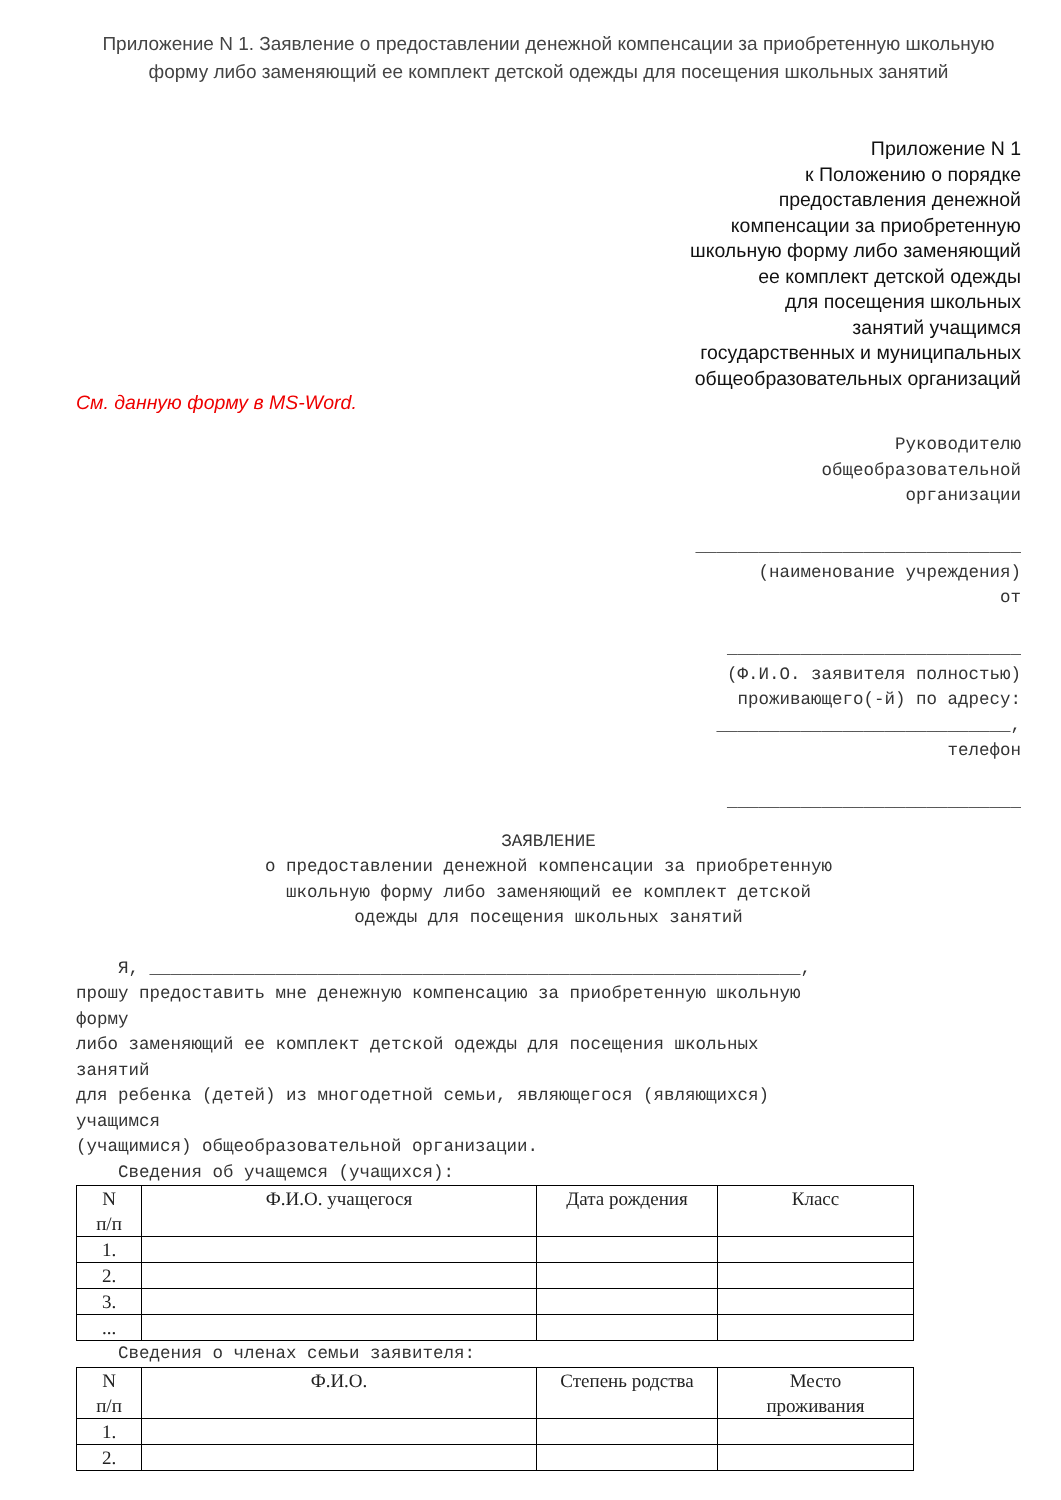Приложение N 1. Заявление о предоставлении денежной компенсации за приобретенную школьную форму либо заменяющий ее комплект детской одежды для посещения школьных занятий
Приложение N 1
к Положению о порядке
предоставления денежной
компенсации за приобретенную
школьную форму либо заменяющий
ее комплект детской одежды
для посещения школьных
занятий учащимся
государственных и муниципальных
общеобразовательных организаций
См. данную форму в MS-Word.
Руководителю
общеобразовательной
организации
_______________________________
(наименование учреждения)
от
____________________________
(Ф.И.О. заявителя полностью)
проживающего(-й) по адресу:
____________________________,
телефон
____________________________
ЗАЯВЛЕНИЕ
о предоставлении денежной компенсации за приобретенную
школьную форму либо заменяющий ее комплект детской
одежды для посещения школьных занятий
Я, ______________________________________________________________,
прошу предоставить мне денежную компенсацию за приобретенную школьную
форму
либо заменяющий ее комплект детской одежды для посещения школьных
занятий
для ребенка (детей) из многодетной семьи, являющегося (являющихся)
учащимся
(учащимися) общеобразовательной организации.
Сведения об учащемся (учащихся):
| N п/п | Ф.И.О. учащегося | Дата рождения | Класс |
| --- | --- | --- | --- |
| 1. | | | |
| 2. | | | |
| 3. | | | |
| ... | | | |
Сведения о членах семьи заявителя:
| N п/п | Ф.И.О. | Степень родства | Место проживания |
| --- | --- | --- | --- |
| 1. | | | |
| 2. | | | |